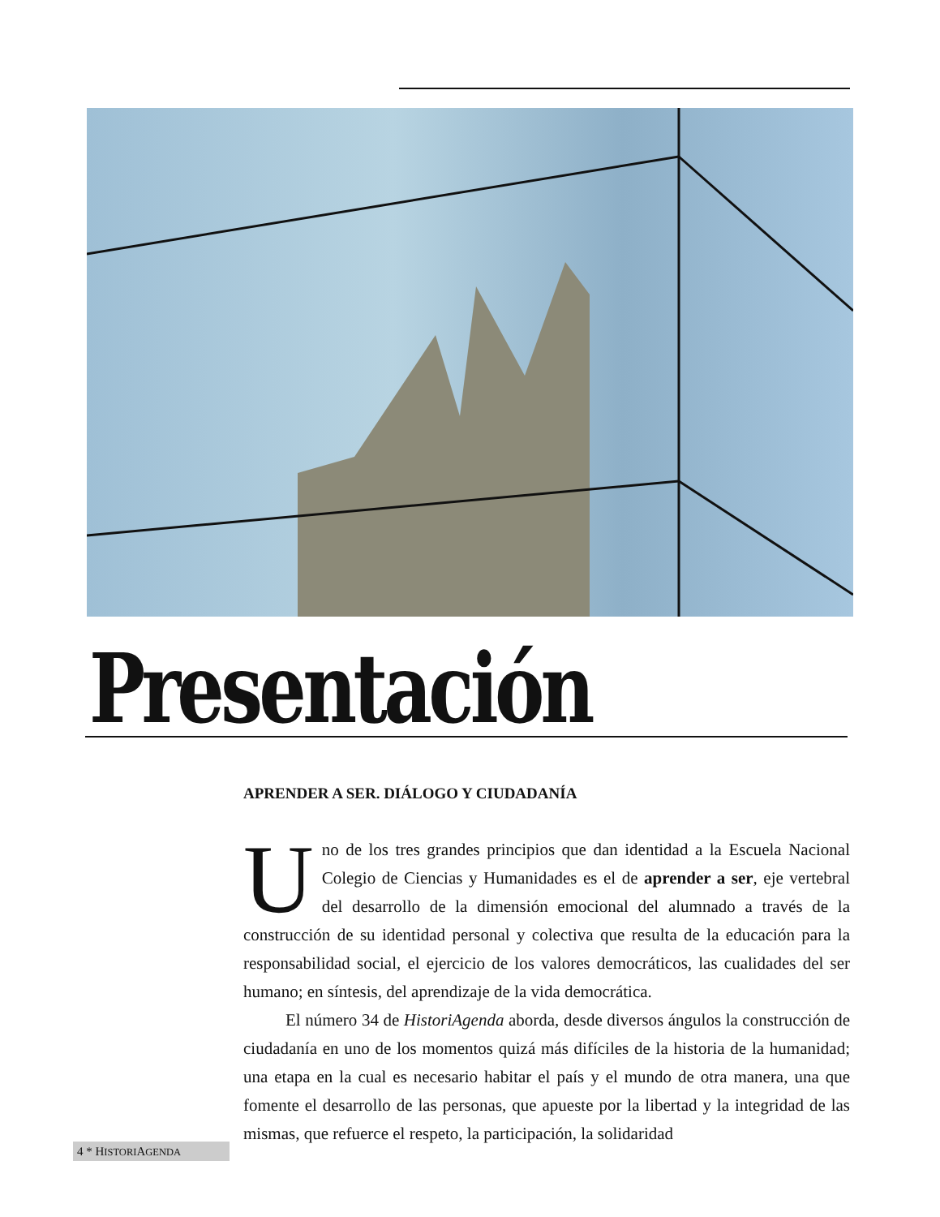Presentación
APRENDER A SER. DIÁLOGO Y CIUDADANÍA
Uno de los tres grandes principios que dan identidad a la Escuela Nacional Colegio de Ciencias y Humanidades es el de aprender a ser, eje vertebral del desarrollo de la dimensión emocional del alumnado a través de la construcción de su identidad personal y colectiva que resulta de la educación para la responsabilidad social, el ejercicio de los valores democráticos, las cualidades del ser humano; en síntesis, del aprendizaje de la vida democrática.
El número 34 de HistoriAgenda aborda, desde diversos ángulos la construcción de ciudadanía en uno de los momentos quizá más difíciles de la historia de la humanidad; una etapa en la cual es necesario habitar el país y el mundo de otra manera, una que fomente el desarrollo de las personas, que apueste por la libertad y la integridad de las mismas, que refuerce el respeto, la participación, la solidaridad
4 * HISTORIAGENDA